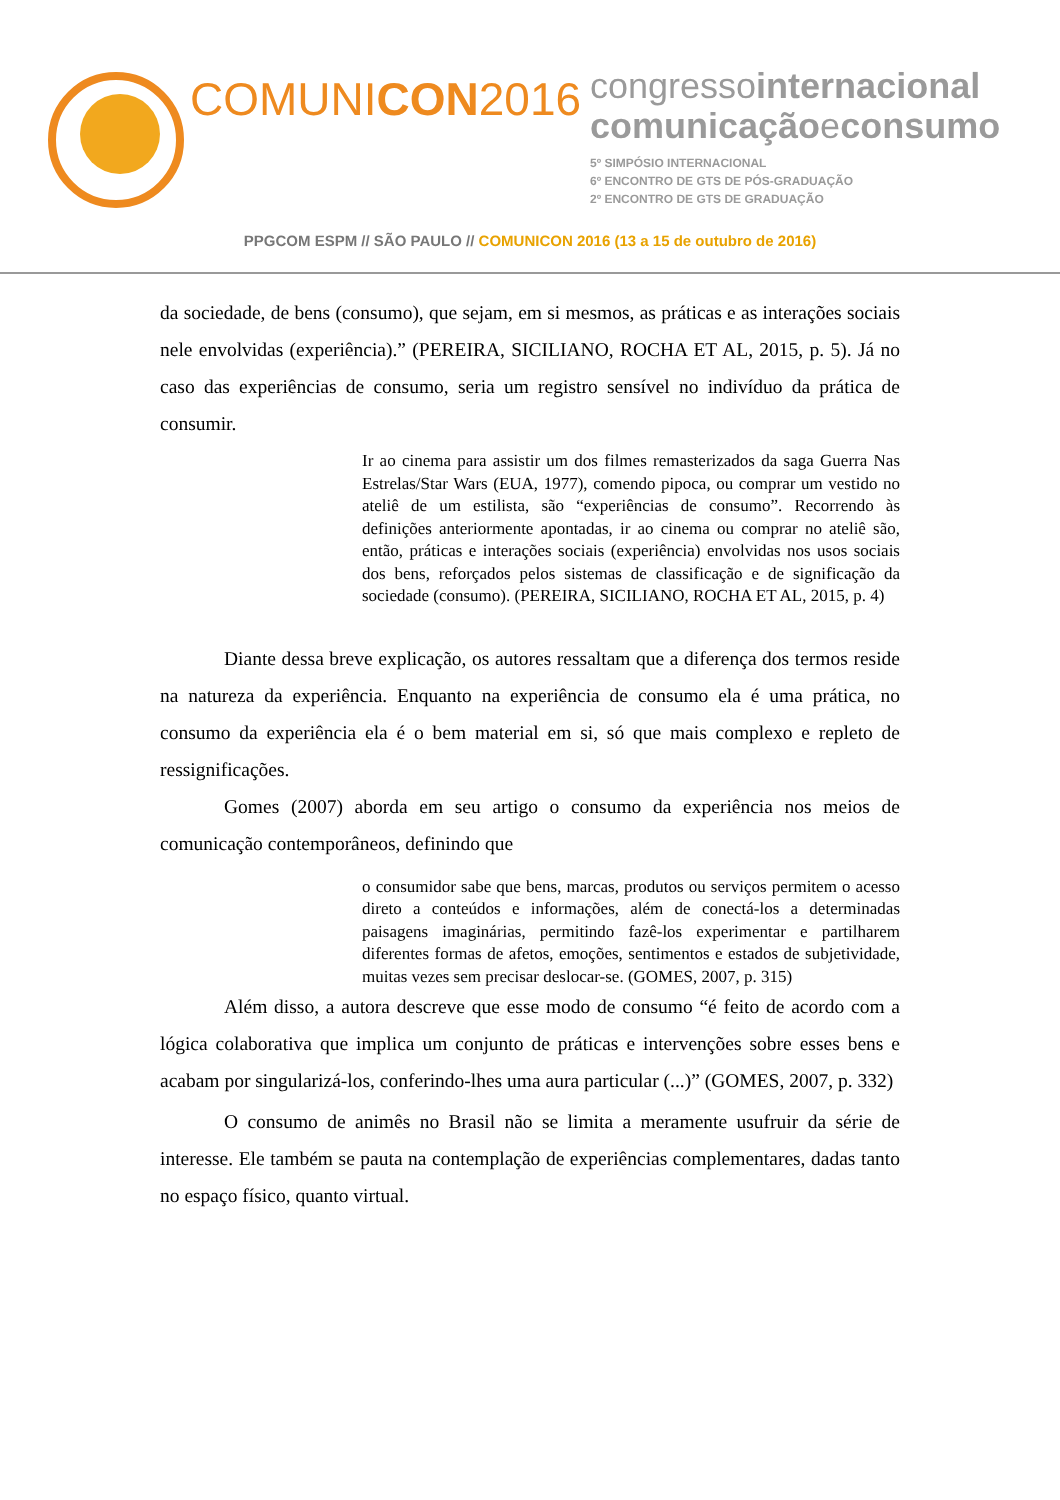COMUNICON2016
congressointernacional
comunicaçãoeconsumo
5º SIMPÓSIO INTERNACIONAL
6º ENCONTRO DE GTS DE PÓS-GRADUAÇÃO
2º ENCONTRO DE GTS DE GRADUAÇÃO
PPGCOM ESPM // SÃO PAULO // COMUNICON 2016 (13 a 15 de outubro de 2016)
da sociedade, de bens (consumo), que sejam, em si mesmos, as práticas e as interações sociais nele envolvidas (experiência).” (PEREIRA, SICILIANO, ROCHA ET AL, 2015, p. 5). Já no caso das experiências de consumo, seria um registro sensível no indivíduo da prática de consumir.
Ir ao cinema para assistir um dos filmes remasterizados da saga Guerra Nas Estrelas/Star Wars (EUA, 1977), comendo pipoca, ou comprar um vestido no ateliê de um estilista, são “experiências de consumo”. Recorrendo às definições anteriormente apontadas, ir ao cinema ou comprar no ateliê são, então, práticas e interações sociais (experiência) envolvidas nos usos sociais dos bens, reforçados pelos sistemas de classificação e de significação da sociedade (consumo). (PEREIRA, SICILIANO, ROCHA ET AL, 2015, p. 4)
Diante dessa breve explicação, os autores ressaltam que a diferença dos termos reside na natureza da experiência. Enquanto na experiência de consumo ela é uma prática, no consumo da experiência ela é o bem material em si, só que mais complexo e repleto de ressignificações.
Gomes (2007) aborda em seu artigo o consumo da experiência nos meios de comunicação contemporâneos, definindo que
o consumidor sabe que bens, marcas, produtos ou serviços permitem o acesso direto a conteúdos e informações, além de conectá-los a determinadas paisagens imaginárias, permitindo fazê-los experimentar e partilharem diferentes formas de afetos, emoções, sentimentos e estados de subjetividade, muitas vezes sem precisar deslocar-se. (GOMES, 2007, p. 315)
Além disso, a autora descreve que esse modo de consumo “é feito de acordo com a lógica colaborativa que implica um conjunto de práticas e intervenções sobre esses bens e acabam por singularizá-los, conferindo-lhes uma aura particular (...)” (GOMES, 2007, p. 332)
O consumo de animês no Brasil não se limita a meramente usufruir da série de interesse. Ele também se pauta na contemplação de experiências complementares, dadas tanto no espaço físico, quanto virtual.